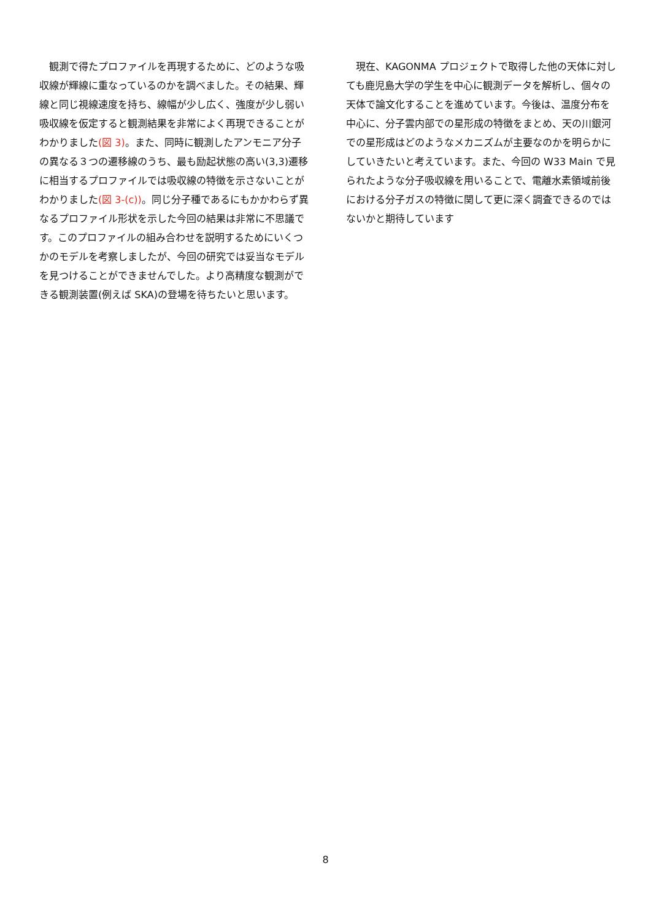観測で得たプロファイルを再現するために、どのような吸収線が輝線に重なっているのかを調べました。その結果、輝線と同じ視線速度を持ち、線幅が少し広く、強度が少し弱い吸収線を仮定すると観測結果を非常によく再現できることがわかりました(図 3)。また、同時に観測したアンモニア分子の異なる３つの遷移線のうち、最も励起状態の高い(3,3)遷移に相当するプロファイルでは吸収線の特徴を示さないことがわかりました(図 3-(c))。同じ分子種であるにもかかわらず異なるプロファイル形状を示した今回の結果は非常に不思議です。このプロファイルの組み合わせを説明するためにいくつかのモデルを考察しましたが、今回の研究では妥当なモデルを見つけることができませんでした。より高精度な観測ができる観測装置(例えば SKA)の登場を待ちたいと思います。
現在、KAGONMA プロジェクトで取得した他の天体に対しても鹿児島大学の学生を中心に観測データを解析し、個々の天体で論文化することを進めています。今後は、温度分布を中心に、分子雲内部での星形成の特徴をまとめ、天の川銀河での星形成はどのようなメカニズムが主要なのかを明らかにしていきたいと考えています。また、今回の W33 Main で見られたような分子吸収線を用いることで、電離水素領域前後における分子ガスの特徴に関して更に深く調査できるのではないかと期待しています
8